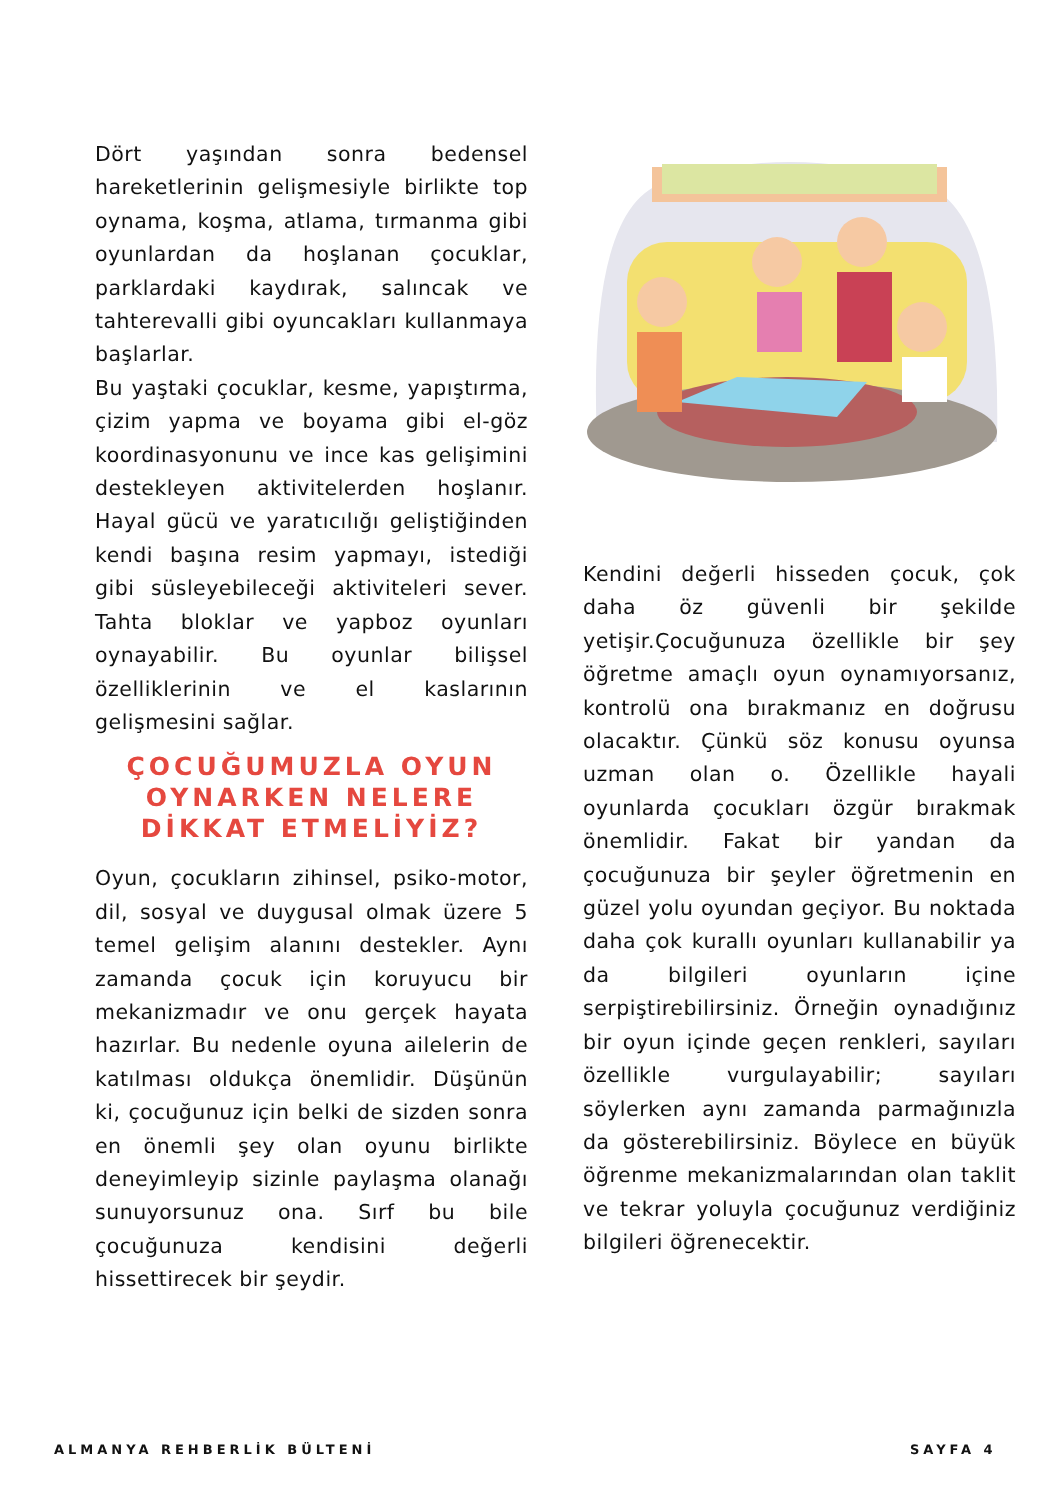Dört yaşından sonra bedensel hareketlerinin gelişmesiyle birlikte top oynama, koşma, atlama, tırmanma gibi oyunlardan da hoşlanan çocuklar, parklardaki kaydırak, salıncak ve tahterevalli gibi oyuncakları kullanmaya başlarlar.
Bu yaştaki çocuklar, kesme, yapıştırma, çizim yapma ve boyama gibi el-göz koordinasyonunu ve ince kas gelişimini destekleyen aktivitelerden hoşlanır. Hayal gücü ve yaratıcılığı geliştiğinden kendi başına resim yapmayı, istediği gibi süsleyebileceği aktiviteleri sever. Tahta bloklar ve yapboz oyunları oynayabilir. Bu oyunlar bilişsel özelliklerinin ve el kaslarının gelişmesini sağlar.
ÇOCUĞUMUZLA OYUN OYNARKEN NELERE DİKKAT ETMELİYİZ?
Oyun, çocukların zihinsel, psiko-motor, dil, sosyal ve duygusal olmak üzere 5 temel gelişim alanını destekler. Aynı zamanda çocuk için koruyucu bir mekanizmadır ve onu gerçek hayata hazırlar. Bu nedenle oyuna ailelerin de katılması oldukça önemlidir. Düşünün ki, çocuğunuz için belki de sizden sonra en önemli şey olan oyunu birlikte deneyimleyip sizinle paylaşma olanağı sunuyorsunuz ona. Sırf bu bile çocuğunuza kendisini değerli hissettirecek bir şeydir.
Kendini değerli hisseden çocuk, çok daha öz güvenli bir şekilde yetişir.Çocuğunuza özellikle bir şey öğretme amaçlı oyun oynamıyorsanız, kontrolü ona bırakmanız en doğrusu olacaktır. Çünkü söz konusu oyunsa uzman olan o. Özellikle hayali oyunlarda çocukları özgür bırakmak önemlidir. Fakat bir yandan da çocuğunuza bir şeyler öğretmenin en güzel yolu oyundan geçiyor. Bu noktada daha çok kurallı oyunları kullanabilir ya da bilgileri oyunların içine serpiştirebilirsiniz. Örneğin oynadığınız bir oyun içinde geçen renkleri, sayıları özellikle vurgulayabilir; sayıları söylerken aynı zamanda parmağınızla da gösterebilirsiniz. Böylece en büyük öğrenme mekanizmalarından olan taklit ve tekrar yoluyla çocuğunuz verdiğiniz bilgileri öğrenecektir.
ALMANYA REHBERLİK BÜLTENİ SAYFA 4